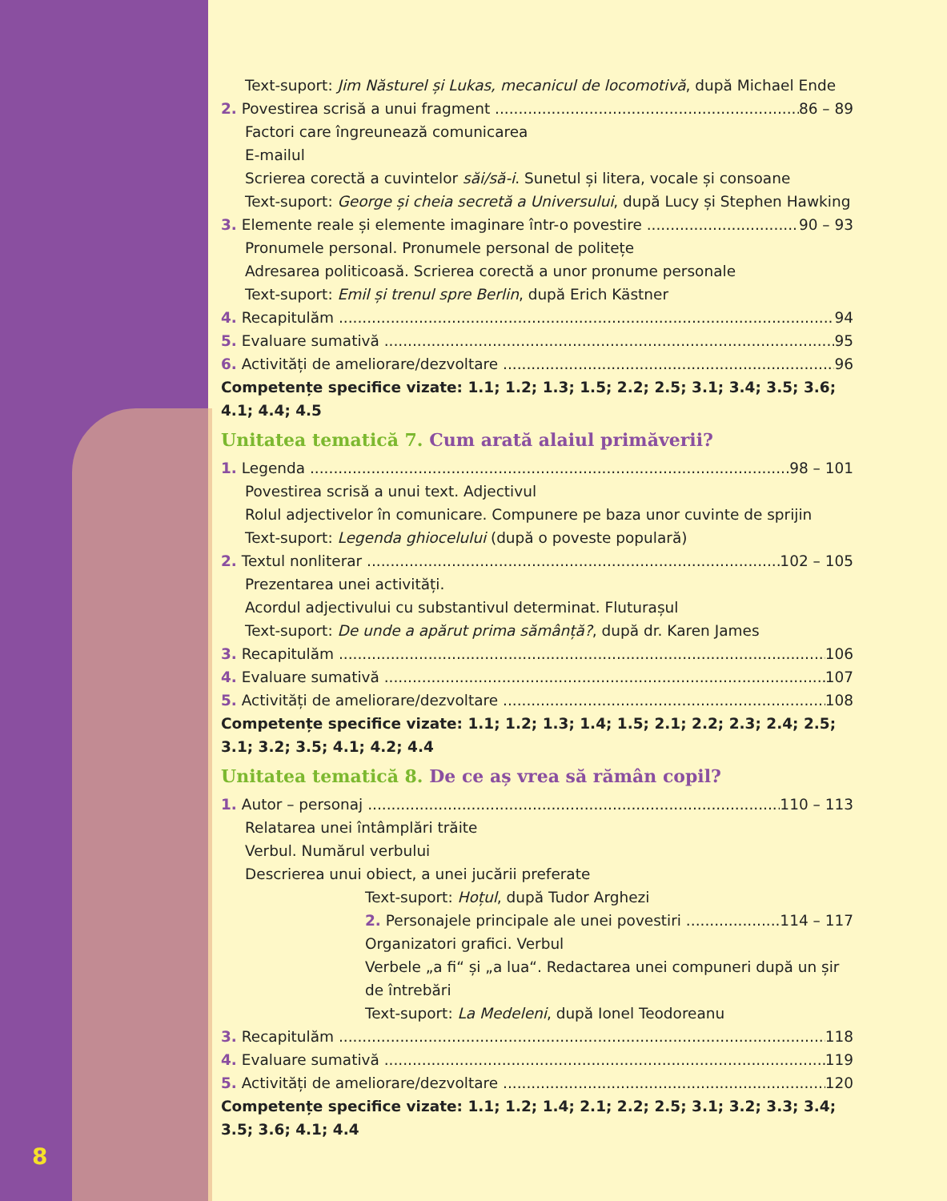Text-suport: Jim Năsturel și Lukas, mecanicul de locomotivă, după Michael Ende
2. Povestirea scrisă a unui fragment 86 – 89
Factori care îngreunează comunicarea
E-mailul
Scrierea corectă a cuvintelor săi/să-i. Sunetul și litera, vocale și consoane
Text-suport: George și cheia secretă a Universului, după Lucy și Stephen Hawking
3. Elemente reale și elemente imaginare într-o povestire 90 – 93
Pronumele personal. Pronumele personal de politețe
Adresarea politicoasă. Scrierea corectă a unor pronume personale
Text-suport: Emil și trenul spre Berlin, după Erich Kästner
4. Recapitulăm 94
5. Evaluare sumativă 95
6. Activități de ameliorare/dezvoltare 96
Competențe specifice vizate: 1.1; 1.2; 1.3; 1.5; 2.2; 2.5; 3.1; 3.4; 3.5; 3.6; 4.1; 4.4; 4.5
Unitatea tematică 7. Cum arată alaiul primăverii?
1. Legenda 98 – 101
Povestirea scrisă a unui text. Adjectivul
Rolul adjectivelor în comunicare. Compunere pe baza unor cuvinte de sprijin
Text-suport: Legenda ghiocelului (după o poveste populară)
2. Textul nonliterar 102 – 105
Prezentarea unei activități.
Acordul adjectivului cu substantivul determinat. Fluturașul
Text-suport: De unde a apărut prima sămânță?, după dr. Karen James
3. Recapitulăm 106
4. Evaluare sumativă 107
5. Activități de ameliorare/dezvoltare 108
Competențe specifice vizate: 1.1; 1.2; 1.3; 1.4; 1.5; 2.1; 2.2; 2.3; 2.4; 2.5; 3.1; 3.2; 3.5; 4.1; 4.2; 4.4
Unitatea tematică 8. De ce aș vrea să rămân copil?
1. Autor – personaj 110 – 113
Relatarea unei întâmplări trăite
Verbul. Numărul verbului
Descrierea unui obiect, a unei jucării preferate
Text-suport: Hoțul, după Tudor Arghezi
2. Personajele principale ale unei povestiri 114 – 117
Organizatori grafici. Verbul
Verbele „a fi“ și „a lua“. Redactarea unei compuneri după un șir de întrebări
Text-suport: La Medeleni, după Ionel Teodoreanu
3. Recapitulăm 118
4. Evaluare sumativă 119
5. Activități de ameliorare/dezvoltare 120
Competențe specifice vizate: 1.1; 1.2; 1.4; 2.1; 2.2; 2.5; 3.1; 3.2; 3.3; 3.4; 3.5; 3.6; 4.1; 4.4
8